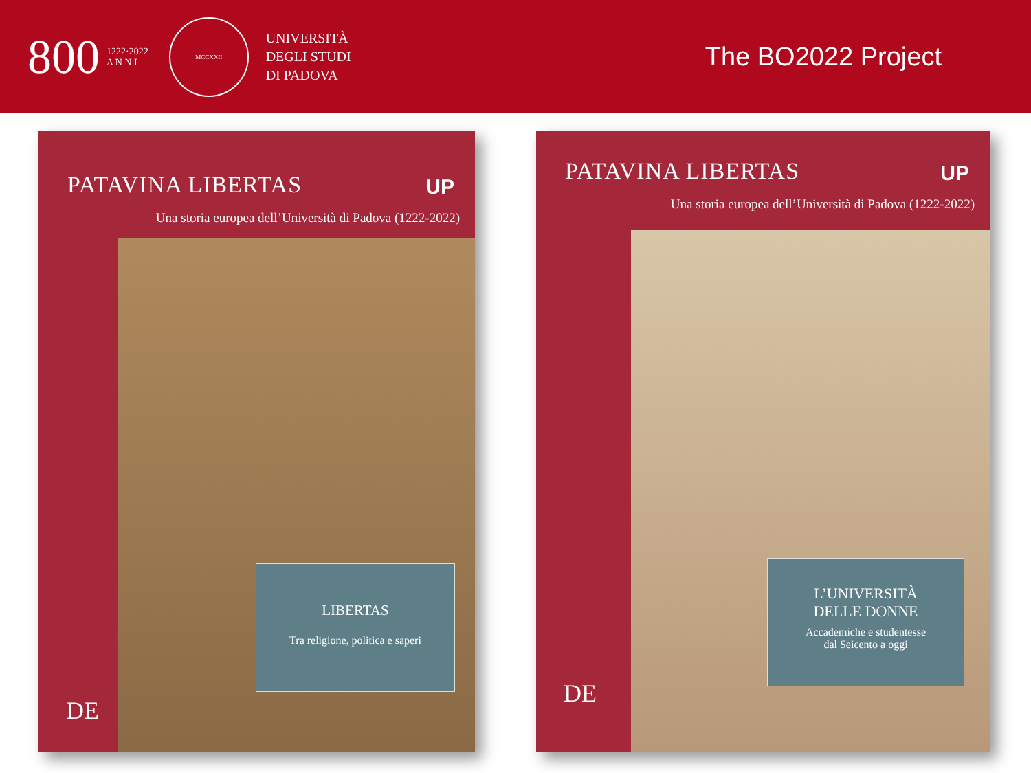800
1222·2022
A N N I
MCCXXII
UNIVERSITÀ
DEGLI STUDI
DI PADOVA
The BO2022 Project
PATAVINA LIBERTAS
UP
Una storia europea dell’Università di Padova (1222-2022)
LIBERTAS
Tra religione, politica e saperi
DE
PATAVINA LIBERTAS
UP
Una storia europea dell’Università di Padova (1222-2022)
L’UNIVERSITÀ
DELLE DONNE
Accademiche e studentesse
dal Seicento a oggi
DE